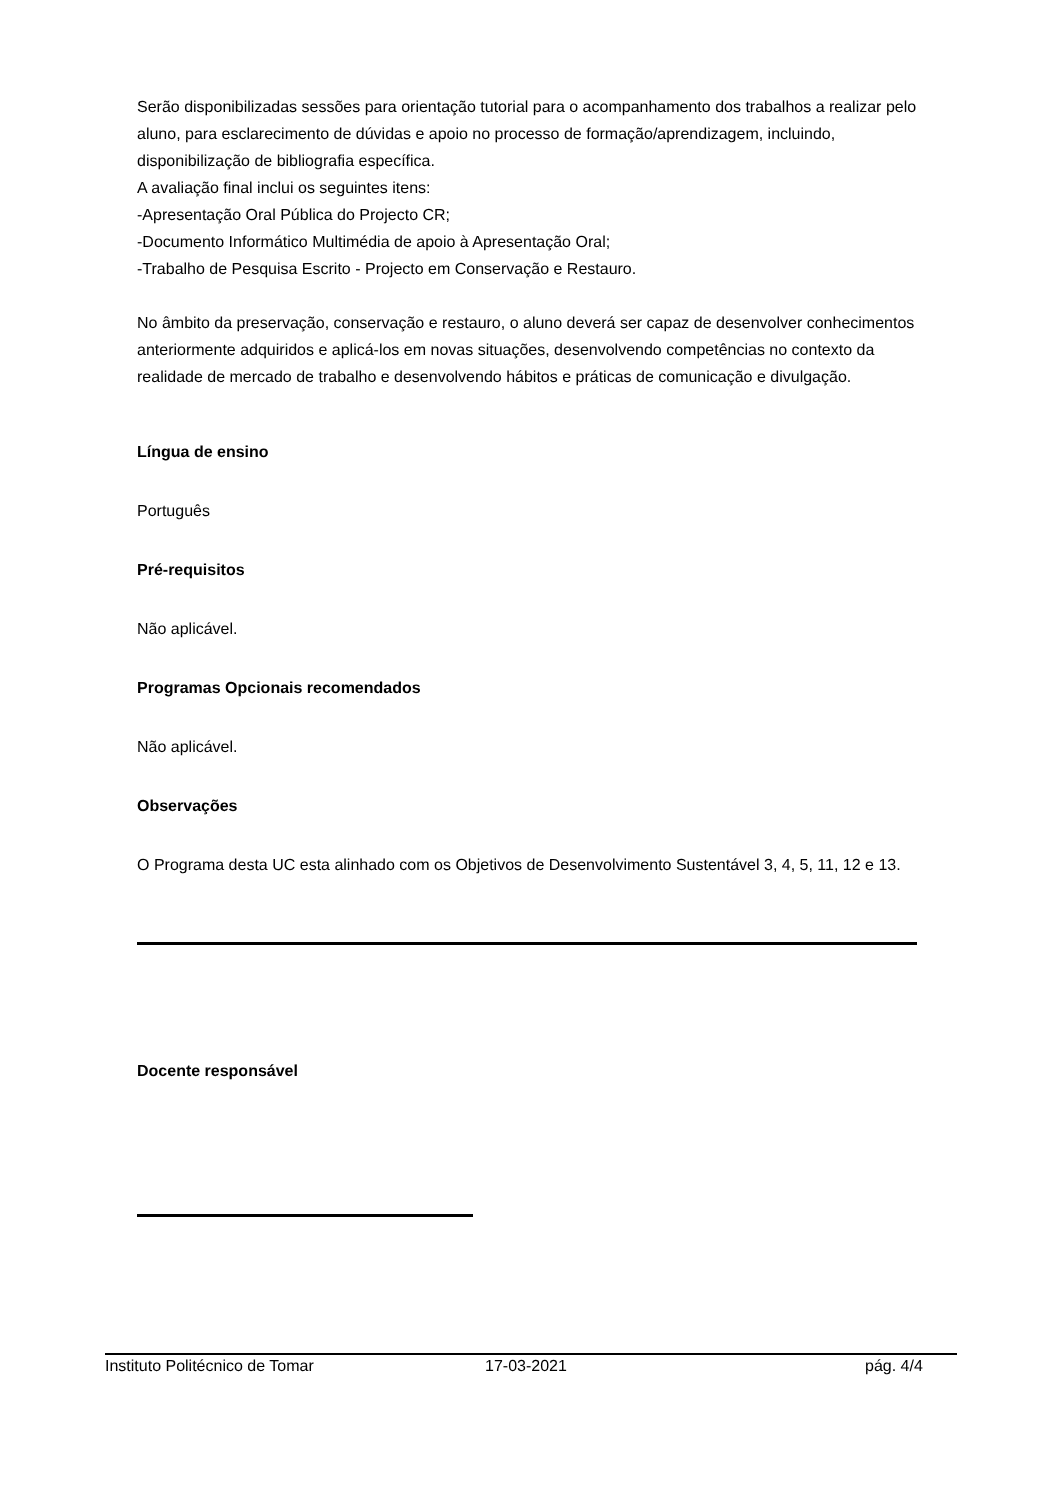Serão disponibilizadas sessões para orientação tutorial para o acompanhamento dos trabalhos a realizar pelo aluno, para esclarecimento de dúvidas e apoio no processo de formação/aprendizagem, incluindo, disponibilização de bibliografia específica.
A avaliação final inclui os seguintes itens:
-Apresentação Oral Pública do Projecto CR;
-Documento Informático Multimédia de apoio à Apresentação Oral;
-Trabalho de Pesquisa Escrito - Projecto em Conservação e Restauro.
No âmbito da preservação, conservação e restauro, o aluno deverá ser capaz de desenvolver conhecimentos anteriormente adquiridos e aplicá-los em novas situações, desenvolvendo competências no contexto da realidade de mercado de trabalho e desenvolvendo hábitos e práticas de comunicação e divulgação.
Língua de ensino
Português
Pré-requisitos
Não aplicável.
Programas Opcionais recomendados
Não aplicável.
Observações
O Programa desta UC esta alinhado com os Objetivos de Desenvolvimento Sustentável 3, 4, 5, 11, 12 e 13.
Docente responsável
Instituto Politécnico de Tomar 17-03-2021 pág. 4/4